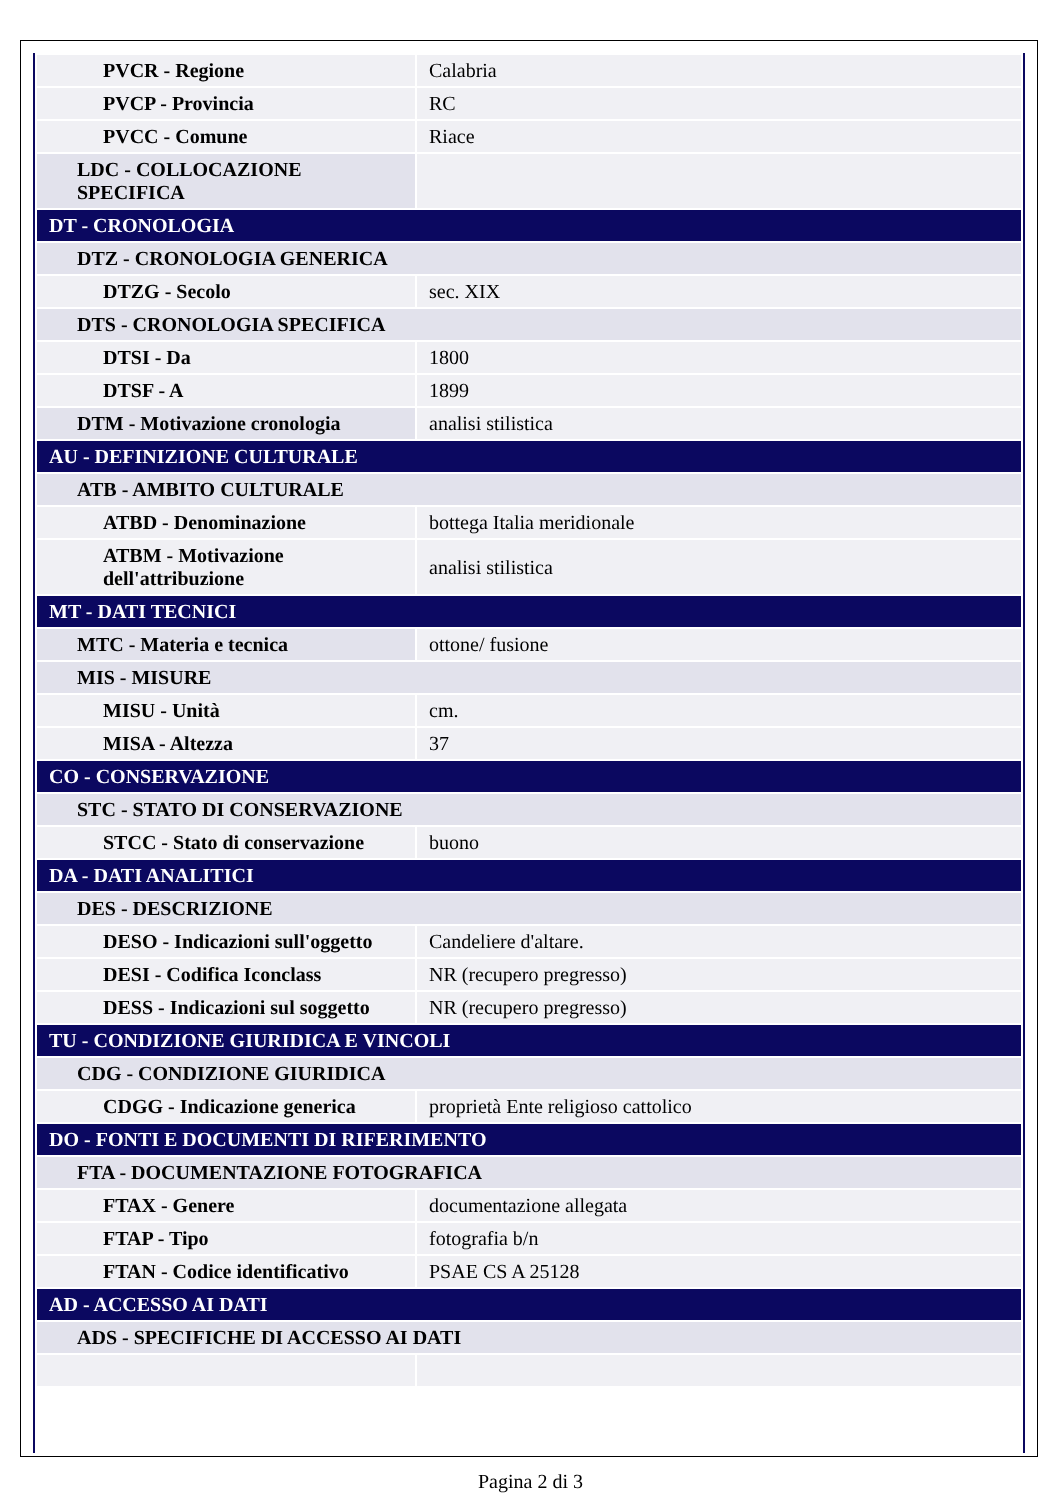| PVCR - Regione | Calabria |
| PVCP - Provincia | RC |
| PVCC - Comune | Riace |
| LDC - COLLOCAZIONE SPECIFICA | |
| DT - CRONOLOGIA | |
| DTZ - CRONOLOGIA GENERICA | |
| DTZG - Secolo | sec. XIX |
| DTS - CRONOLOGIA SPECIFICA | |
| DTSI - Da | 1800 |
| DTSF - A | 1899 |
| DTM - Motivazione cronologia | analisi stilistica |
| AU - DEFINIZIONE CULTURALE | |
| ATB - AMBITO CULTURALE | |
| ATBD - Denominazione | bottega Italia meridionale |
| ATBM - Motivazione dell'attribuzione | analisi stilistica |
| MT - DATI TECNICI | |
| MTC - Materia e tecnica | ottone/ fusione |
| MIS - MISURE | |
| MISU - Unità | cm. |
| MISA - Altezza | 37 |
| CO - CONSERVAZIONE | |
| STC - STATO DI CONSERVAZIONE | |
| STCC - Stato di conservazione | buono |
| DA - DATI ANALITICI | |
| DES - DESCRIZIONE | |
| DESO - Indicazioni sull'oggetto | Candeliere d'altare. |
| DESI - Codifica Iconclass | NR (recupero pregresso) |
| DESS - Indicazioni sul soggetto | NR (recupero pregresso) |
| TU - CONDIZIONE GIURIDICA E VINCOLI | |
| CDG - CONDIZIONE GIURIDICA | |
| CDGG - Indicazione generica | proprietà Ente religioso cattolico |
| DO - FONTI E DOCUMENTI DI RIFERIMENTO | |
| FTA - DOCUMENTAZIONE FOTOGRAFICA | |
| FTAX - Genere | documentazione allegata |
| FTAP - Tipo | fotografia b/n |
| FTAN - Codice identificativo | PSAE CS A 25128 |
| AD - ACCESSO AI DATI | |
| ADS - SPECIFICHE DI ACCESSO AI DATI | |
Pagina 2 di 3